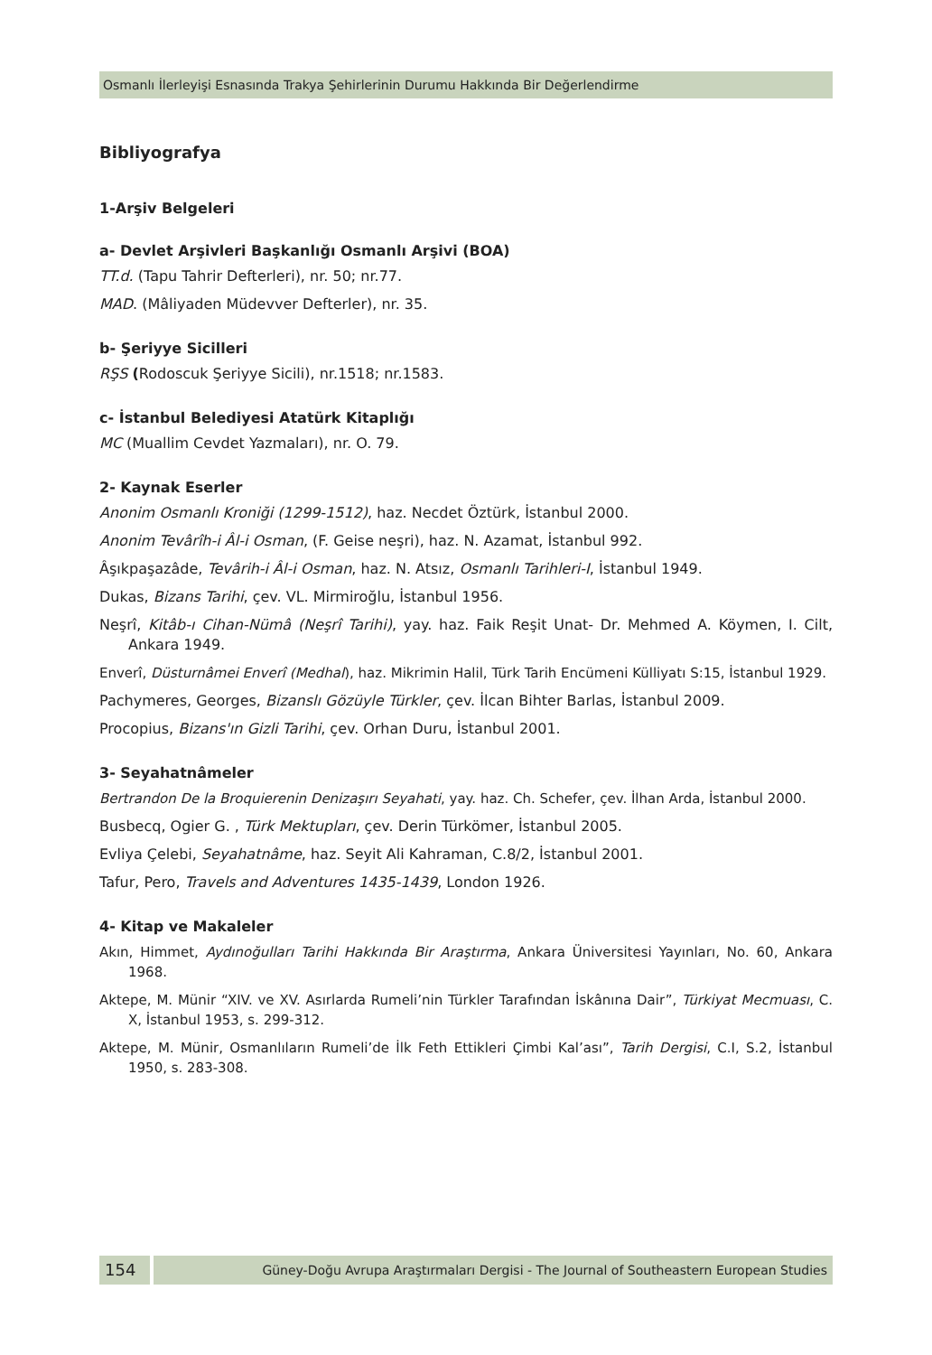Osmanlı İlerleyişi Esnasında Trakya Şehirlerinin Durumu Hakkında Bir Değerlendirme
Bibliyografya
1-Arşiv Belgeleri
a- Devlet Arşivleri Başkanlığı Osmanlı Arşivi (BOA)
TT.d. (Tapu Tahrir Defterleri), nr. 50; nr.77.
MAD. (Mâliyaden Müdevver Defterler), nr. 35.
b- Şeriyye Sicilleri
RŞS (Rodoscuk Şeriyye Sicili), nr.1518; nr.1583.
c- İstanbul Belediyesi Atatürk Kitaplığı
MC (Muallim Cevdet Yazmaları), nr. O. 79.
2- Kaynak Eserler
Anonim Osmanlı Kroniği (1299-1512), haz. Necdet Öztürk, İstanbul 2000.
Anonim Tevârîh-i Âl-i Osman, (F. Geise neşri), haz. N. Azamat, İstanbul 992.
Âşıkpaşazâde, Tevârih-i Âl-i Osman, haz. N. Atsız, Osmanlı Tarihleri-I, İstanbul 1949.
Dukas, Bizans Tarihi, çev. VL. Mirmiroğlu, İstanbul 1956.
Neşrî, Kitâb-ı Cihan-Nümâ (Neşrî Tarihi), yay. haz. Faik Reşit Unat- Dr. Mehmed A. Köymen, I. Cilt, Ankara 1949.
Enverî, Düsturnâmei Enverî (Medhal), haz. Mikrimin Halil, Türk Tarih Encümeni Külliyatı S:15, İstanbul 1929.
Pachymeres, Georges, Bizanslı Gözüyle Türkler, çev. İlcan Bihter Barlas, İstanbul 2009.
Procopius, Bizans'ın Gizli Tarihi, çev. Orhan Duru, İstanbul 2001.
3- Seyahatnâmeler
Bertrandon De la Broquierenin Denizaşırı Seyahati, yay. haz. Ch. Schefer, çev. İlhan Arda, İstanbul 2000.
Busbecq, Ogier G. , Türk Mektupları, çev. Derin Türkömer, İstanbul 2005.
Evliya Çelebi, Seyahatnâme, haz. Seyit Ali Kahraman, C.8/2, İstanbul 2001.
Tafur, Pero, Travels and Adventures 1435-1439, London 1926.
4- Kitap ve Makaleler
Akın, Himmet, Aydınoğulları Tarihi Hakkında Bir Araştırma, Ankara Üniversitesi Yayınları, No. 60, Ankara 1968.
Aktepe, M. Münir “XIV. ve XV. Asırlarda Rumeli’nin Türkler Tarafından İskânına Dair”, Türkiyat Mecmuası, C. X, İstanbul 1953, s. 299-312.
Aktepe, M. Münir, Osmanlıların Rumeli’de İlk Feth Ettikleri Çimbi Kal’ası”, Tarih Dergisi, C.I, S.2, İstanbul 1950, s. 283-308.
154
Güney-Doğu Avrupa Araştırmaları Dergisi - The Journal of Southeastern European Studies